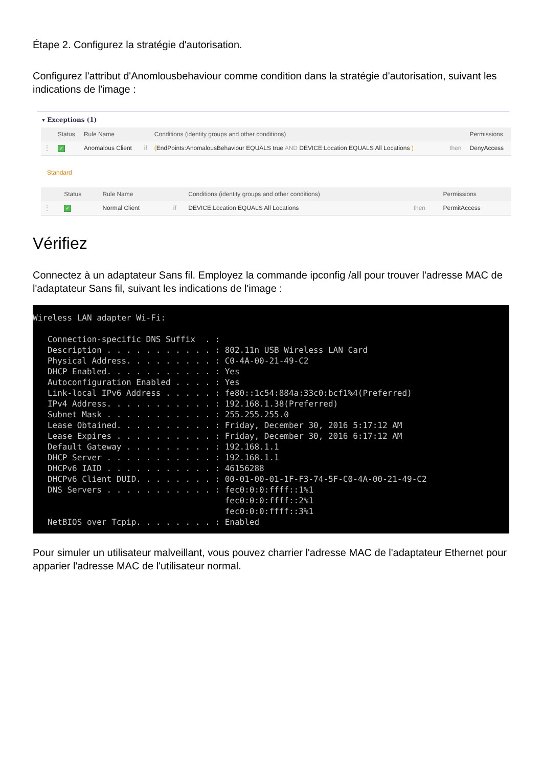Étape 2. Configurez la stratégie d'autorisation.
Configurez l'attribut d'Anomlousbehaviour comme condition dans la stratégie d'autorisation, suivant les indications de l'image :
▾ Exceptions (1)
| | Status | Rule Name | | Conditions (identity groups and other conditions) | | Permissions |
| --- | --- | --- | --- | --- | --- | --- |
| ⋮ | ✓ | Anomalous Client | if | ( EndPoints:AnomalousBehaviour EQUALS true AND DEVICE:Location EQUALS All Locations ) | then | DenyAccess |
Standard
| | Status | Rule Name | | Conditions (identity groups and other conditions) | | Permissions |
| --- | --- | --- | --- | --- | --- | --- |
| ⋮ | ✓ | Normal Client | if | DEVICE:Location EQUALS All Locations | then | PermitAccess |
Vérifiez
Connectez à un adaptateur Sans fil. Employez la commande ipconfig /all pour trouver l'adresse MAC de l'adaptateur Sans fil, suivant les indications de l'image :
Wireless LAN adapter Wi-Fi: Connection-specific DNS Suffix . : Description . . . . . . . . . . . : 802.11n USB Wireless LAN Card Physical Address. . . . . . . . . : C0-4A-00-21-49-C2 DHCP Enabled. . . . . . . . . . . : Yes Autoconfiguration Enabled . . . . : Yes Link-local IPv6 Address . . . . . : fe80::1c54:884a:33c0:bcf1%4(Preferred) IPv4 Address. . . . . . . . . . . : 192.168.1.38(Preferred) Subnet Mask . . . . . . . . . . . : 255.255.255.0 Lease Obtained. . . . . . . . . . : Friday, December 30, 2016 5:17:12 AM Lease Expires . . . . . . . . . . : Friday, December 30, 2016 6:17:12 AM Default Gateway . . . . . . . . . : 192.168.1.1 DHCP Server . . . . . . . . . . . : 192.168.1.1 DHCPv6 IAID . . . . . . . . . . . : 46156288 DHCPv6 Client DUID. . . . . . . . : 00-01-00-01-1F-F3-74-5F-C0-4A-00-21-49-C2 DNS Servers . . . . . . . . . . . : fec0:0:0:ffff::1%1 fec0:0:0:ffff::2%1 fec0:0:0:ffff::3%1 NetBIOS over Tcpip. . . . . . . . : Enabled
Pour simuler un utilisateur malveillant, vous pouvez charrier l'adresse MAC de l'adaptateur Ethernet pour apparier l'adresse MAC de l'utilisateur normal.